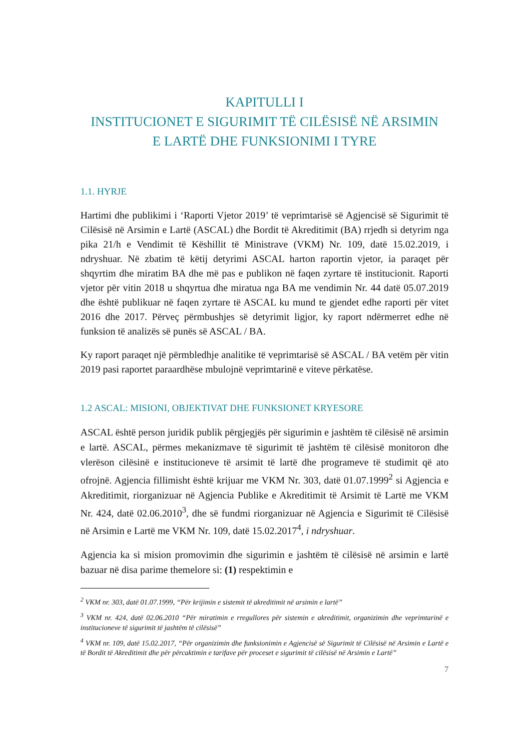KAPITULLI I
INSTITUCIONET E SIGURIMIT TË CILËSISË NË ARSIMIN
E LARTË DHE FUNKSIONIMI I TYRE
1.1. HYRJE
Hartimi dhe publikimi i ‘Raporti Vjetor 2019’ të veprimtarisë së Agjencisë së Sigurimit të Cilësisë në Arsimin e Lartë (ASCAL) dhe Bordit të Akreditimit (BA) rrjedh si detyrim nga pika 21/h e Vendimit të Këshillit të Ministrave (VKM) Nr. 109, datë 15.02.2019, i ndryshuar. Në zbatim të këtij detyrimi ASCAL harton raportin vjetor, ia paraqet për shqyrtim dhe miratim BA dhe më pas e publikon në faqen zyrtare të institucionit. Raporti vjetor për vitin 2018 u shqyrtua dhe miratua nga BA me vendimin Nr. 44 datë 05.07.2019 dhe është publikuar në faqen zyrtare të ASCAL ku mund te gjendet edhe raporti për vitet 2016 dhe 2017. Përveç përmbushjes së detyrimit ligjor, ky raport ndërmerret edhe në funksion të analizës së punës së ASCAL / BA.
Ky raport paraqet një përmbledhje analitike të veprimtarisë së ASCAL / BA vetëm për vitin 2019 pasi raportet paraardhëse mbulojnë veprimtarinë e viteve përkatëse.
1.2 ASCAL: MISIONI, OBJEKTIVAT DHE FUNKSIONET KRYESORE
ASCAL është person juridik publik përgjegjës për sigurimin e jashtëm të cilësisë në arsimin e lartë. ASCAL, përmes mekanizmave të sigurimit të jashtëm të cilësisë monitoron dhe vlerëson cilësinë e institucioneve të arsimit të lartë dhe programeve të studimit që ato ofrojnë. Agjencia fillimisht është krijuar me VKM Nr. 303, datë 01.07.1999<sup>2</sup> si Agjencia e Akreditimit, riorganizuar në Agjencia Publike e Akreditimit të Arsimit të Lartë me VKM Nr. 424, datë 02.06.2010<sup>3</sup>, dhe së fundmi riorganizuar në Agjencia e Sigurimit të Cilësisë në Arsimin e Lartë me VKM Nr. 109, datë 15.02.2017<sup>4</sup>, i ndryshuar.
Agjencia ka si mision promovimin dhe sigurimin e jashtëm të cilësisë në arsimin e lartë bazuar në disa parime themelore si: (1) respektimin e
<sup>2</sup> VKM nr. 303, datë 01.07.1999, “Për krijimin e sistemit të akreditimit në arsimin e lartë”
<sup>3</sup> VKM nr. 424, datë 02.06.2010 “Për miratimin e rregullores për sistemin e akreditimit, organizimin dhe veprimtarinë e institucioneve të sigurimit të jashtëm të cilësisë”
<sup>4</sup> VKM nr. 109, datë 15.02.2017, “Për organizimin dhe funksionimin e Agjencisë së Sigurimit të Cilësisë në Arsimin e Lartë e të Bordit të Akreditimit dhe për përcaktimin e tarifave për proceset e sigurimit të cilësisë në Arsimin e Lartë”
7